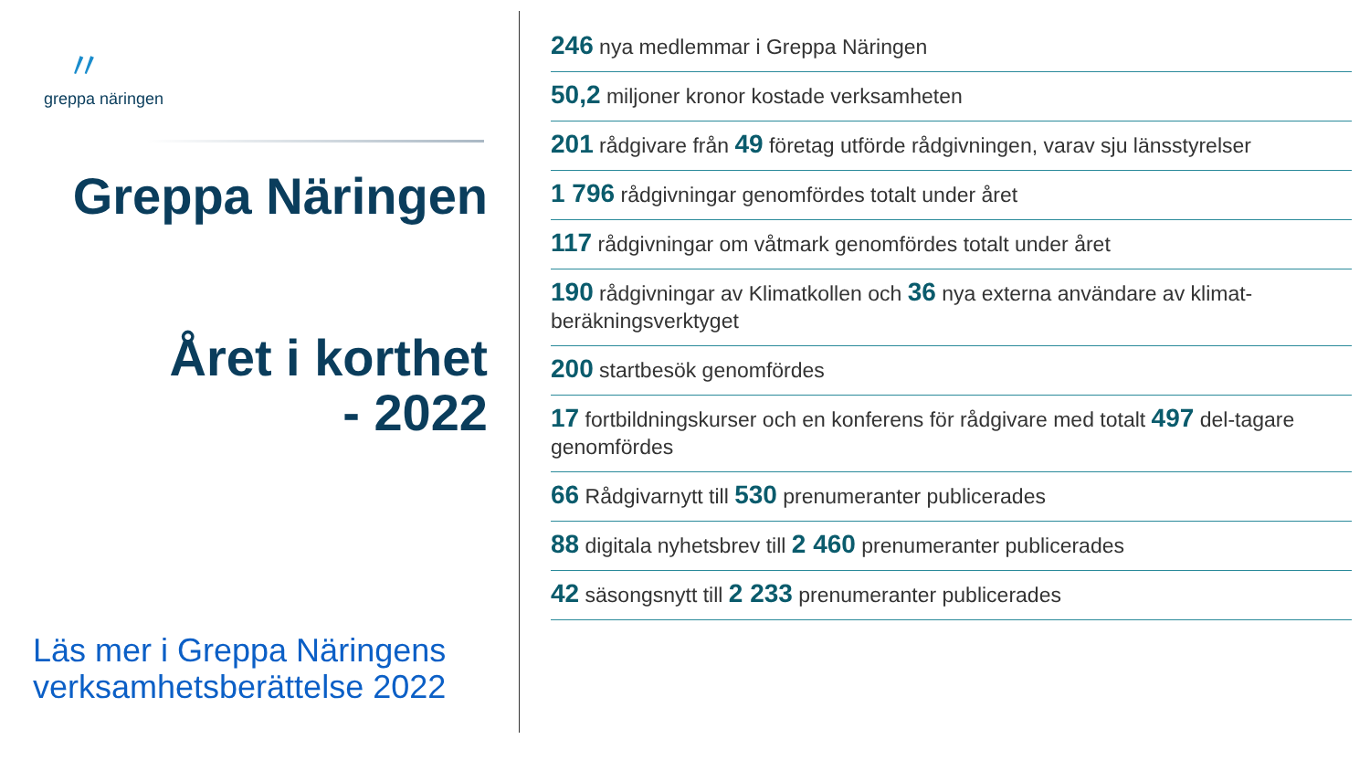〃
greppa näringen
Greppa Näringen
Året i korthet
- 2022
Läs mer i Greppa Näringens verksamhetsberättelse 2022
246 nya medlemmar i Greppa Näringen
50,2 miljoner kronor kostade verksamheten
201 rådgivare från 49 företag utförde rådgivningen, varav sju länsstyrelser
1 796 rådgivningar genomfördes totalt under året
117 rådgivningar om våtmark genomfördes totalt under året
190 rådgivningar av Klimatkollen och 36 nya externa användare av klimat-beräkningsverktyget
200 startbesök genomfördes
17 fortbildningskurser och en konferens för rådgivare med totalt 497 del-tagare genomfördes
66 Rådgivarnytt till 530 prenumeranter publicerades
88 digitala nyhetsbrev till 2 460 prenumeranter publicerades
42 säsongsnytt till 2 233 prenumeranter publicerades